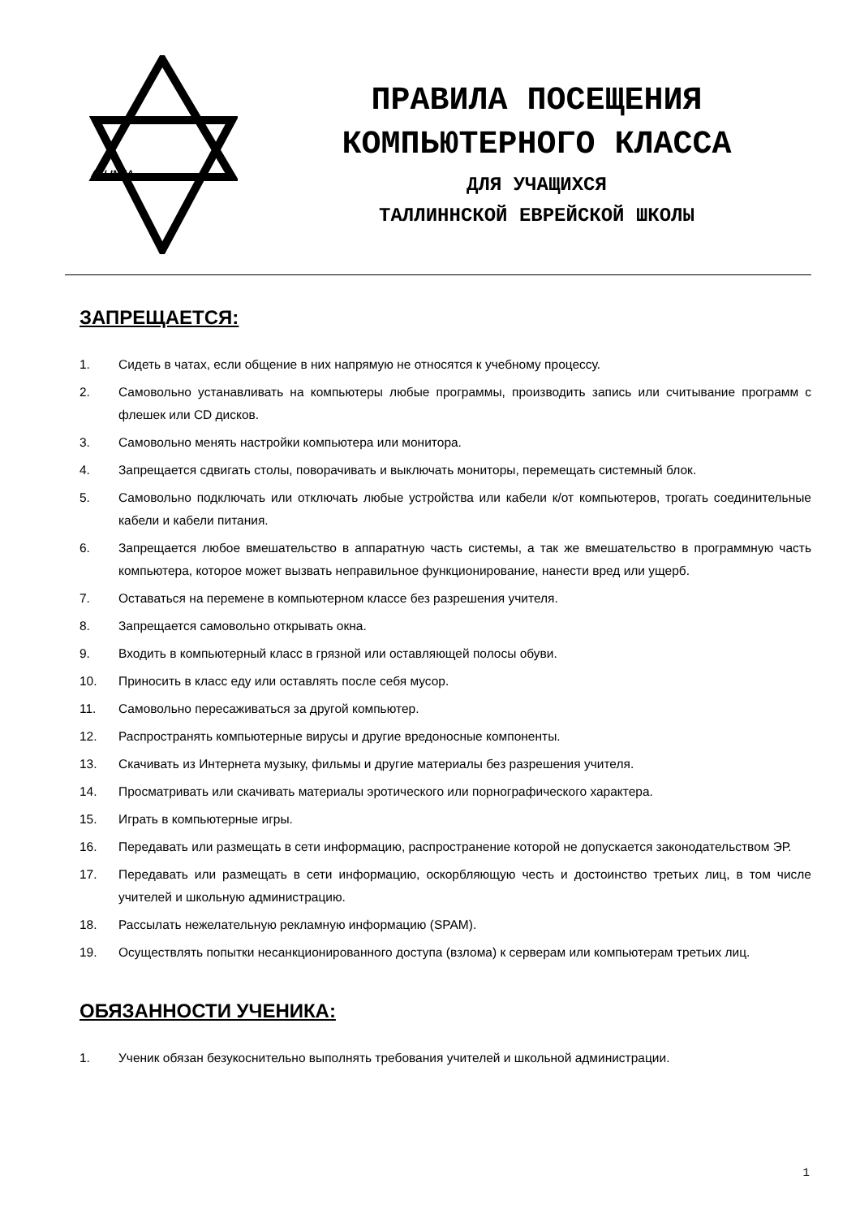ALLINNA
ПРАВИЛА ПОСЕЩЕНИЯ
КОМПЬЮТЕРНОГО КЛАССА
ДЛЯ УЧАЩИХСЯ
ТАЛЛИННСКОЙ ЕВРЕЙСКОЙ ШКОЛЫ
ЗАПРЕЩАЕТСЯ:
1. Сидеть в чатах, если общение в них напрямую не относятся к учебному процессу.
2. Самовольно устанавливать на компьютеры любые программы, производить запись или считывание программ с флешек или CD дисков.
3. Самовольно менять настройки компьютера или монитора.
4. Запрещается сдвигать столы, поворачивать и выключать мониторы, перемещать системный блок.
5. Самовольно подключать или отключать любые устройства или кабели к/от компьютеров, трогать соединительные кабели и кабели питания.
6. Запрещается любое вмешательство в аппаратную часть системы, а так же вмешательство в программную часть компьютера, которое может вызвать неправильное функционирование, нанести вред или ущерб.
7. Оставаться на перемене в компьютерном классе без разрешения учителя.
8. Запрещается самовольно открывать окна.
9. Входить в компьютерный класс в грязной или оставляющей полосы обуви.
10. Приносить в класс еду или оставлять после себя мусор.
11. Самовольно пересаживаться за другой компьютер.
12. Распространять компьютерные вирусы и другие вредоносные компоненты.
13. Скачивать из Интернета музыку, фильмы и другие материалы без разрешения учителя.
14. Просматривать или скачивать материалы эротического или порнографического характера.
15. Играть в компьютерные игры.
16. Передавать или размещать в сети информацию, распространение которой не допускается законодательством ЭР.
17. Передавать или размещать в сети информацию, оскорбляющую честь и достоинство третьих лиц, в том числе учителей и школьную администрацию.
18. Рассылать нежелательную рекламную информацию (SPAM).
19. Осуществлять попытки несанкционированного доступа (взлома) к серверам или компьютерам третьих лиц.
ОБЯЗАННОСТИ УЧЕНИКА:
1. Ученик обязан безукоснительно выполнять требования учителей и школьной администрации.
1